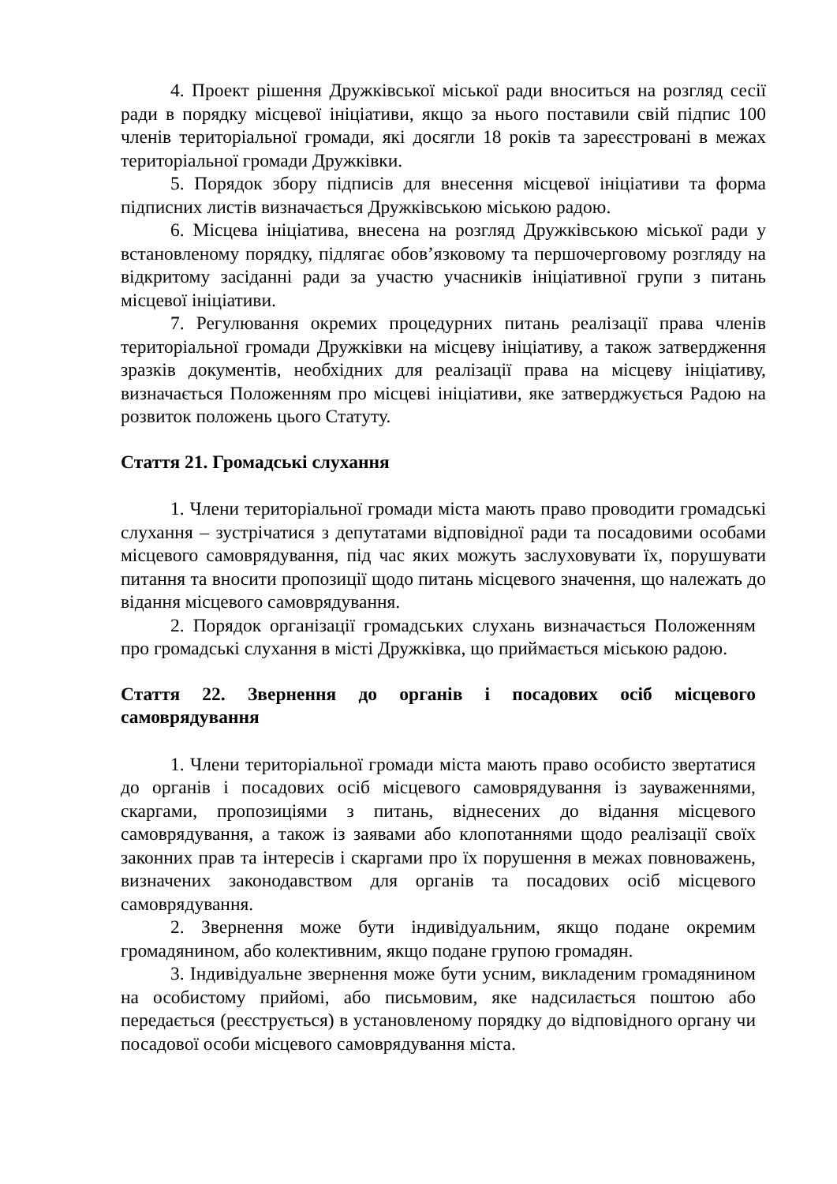4. Проект рішення Дружківської міської ради вноситься на розгляд сесії ради в порядку місцевої ініціативи, якщо за нього поставили свій підпис 100 членів територіальної громади, які досягли 18 років та зареєстровані в межах територіальної громади Дружківки.
5. Порядок збору підписів для внесення місцевої ініціативи та форма підписних листів визначається Дружківською міською радою.
6. Місцева ініціатива, внесена на розгляд Дружківською міської ради у встановленому порядку, підлягає обов’язковому та першочерговому розгляду на відкритому засіданні ради за участю учасників ініціативної групи з питань місцевої ініціативи.
7. Регулювання окремих процедурних питань реалізації права членів територіальної громади Дружківки на місцеву ініціативу, а також затвердження зразків документів, необхідних для реалізації права на місцеву ініціативу, визначається Положенням про місцеві ініціативи, яке затверджується Радою на розвиток положень цього Статуту.
Стаття 21. Громадські слухання
1. Члени територіальної громади міста мають право проводити громадські слухання – зустрічатися з депутатами відповідної ради та посадовими особами місцевого самоврядування, під час яких можуть заслуховувати їх, порушувати питання та вносити пропозиції щодо питань місцевого значення, що належать до відання місцевого самоврядування.
2. Порядок організації громадських слухань визначається Положенням про громадські слухання в місті Дружківка, що приймається міською радою.
Стаття 22. Звернення до органів і посадових осіб місцевого самоврядування
1. Члени територіальної громади міста мають право особисто звертатися до органів і посадових осіб місцевого самоврядування із зауваженнями, скаргами, пропозиціями з питань, віднесених до відання місцевого самоврядування, а також із заявами або клопотаннями щодо реалізації своїх законних прав та інтересів і скаргами про їх порушення в межах повноважень, визначених законодавством для органів та посадових осіб місцевого самоврядування.
2. Звернення може бути індивідуальним, якщо подане окремим громадянином, або колективним, якщо подане групою громадян.
3. Індивідуальне звернення може бути усним, викладеним громадянином на особистому прийомі, або письмовим, яке надсилається поштою або передається (реєструється) в установленому порядку до відповідного органу чи посадової особи місцевого самоврядування міста.